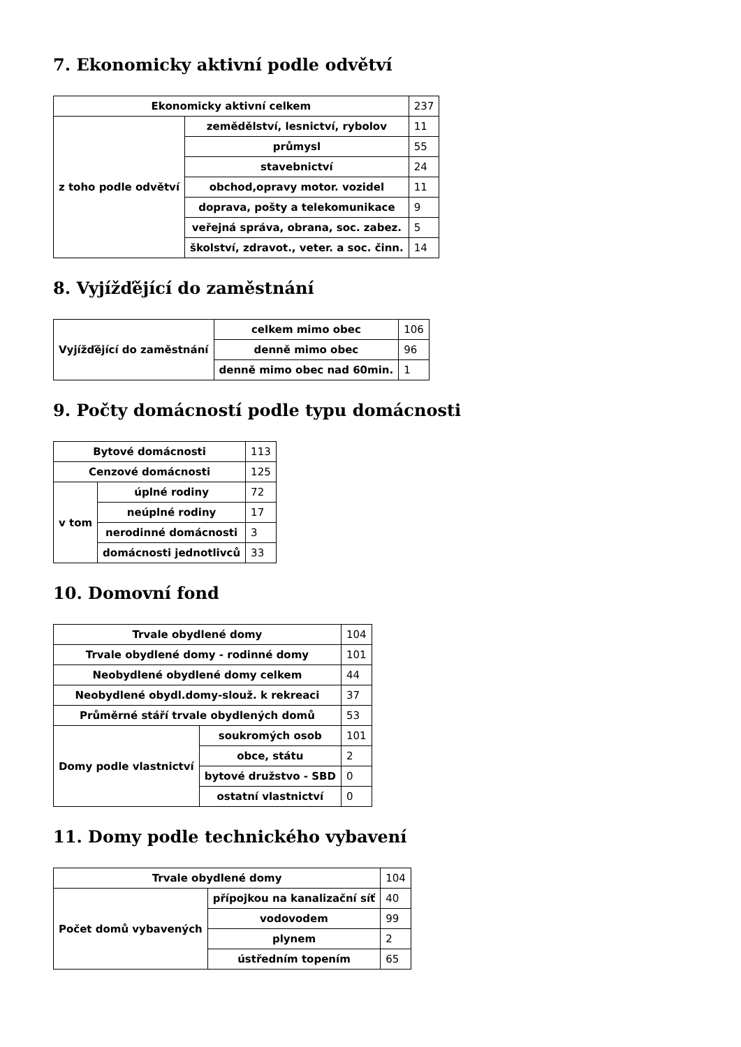7. Ekonomicky aktivní podle odvětví
| Ekonomicky aktivní celkem | | 237 |
| z toho podle odvětví | zemědělství, lesnictví, rybolov | 11 |
| | průmysl | 55 |
| | stavebnictví | 24 |
| | obchod,opravy motor. vozidel | 11 |
| | doprava, pošty a telekomunikace | 9 |
| | veřejná správa, obrana, soc. zabez. | 5 |
| | školství, zdravot., veter. a soc. činn. | 14 |
8. Vyjížďějící do zaměstnání
| Vyjížďějící do zaměstnání | celkem mimo obec | 106 |
| | denně mimo obec | 96 |
| | denně mimo obec nad 60min. | 1 |
9. Počty domácností podle typu domácnosti
| Bytové domácnosti | | 113 |
| Cenzové domácnosti | | 125 |
| v tom | úplné rodiny | 72 |
| | neúplné rodiny | 17 |
| | nerodinné domácnosti | 3 |
| | domácnosti jednotlivců | 33 |
10. Domovní fond
| Trvale obydlené domy | | 104 |
| Trvale obydlené domy - rodinné domy | | 101 |
| Neobydlené obydlené domy celkem | | 44 |
| Neobydlené obydl.domy-slouž. k rekreaci | | 37 |
| Průměrné stáří trvale obydlených domů | | 53 |
| Domy podle vlastnictví | soukromých osob | 101 |
| | obce, státu | 2 |
| | bytové družstvo - SBD | 0 |
| | ostatní vlastnictví | 0 |
11. Domy podle technického vybavení
| Trvale obydlené domy | | 104 |
| Počet domů vybavených | přípojkou na kanalizační síť | 40 |
| | vodovodem | 99 |
| | plynem | 2 |
| | ústředním topením | 65 |